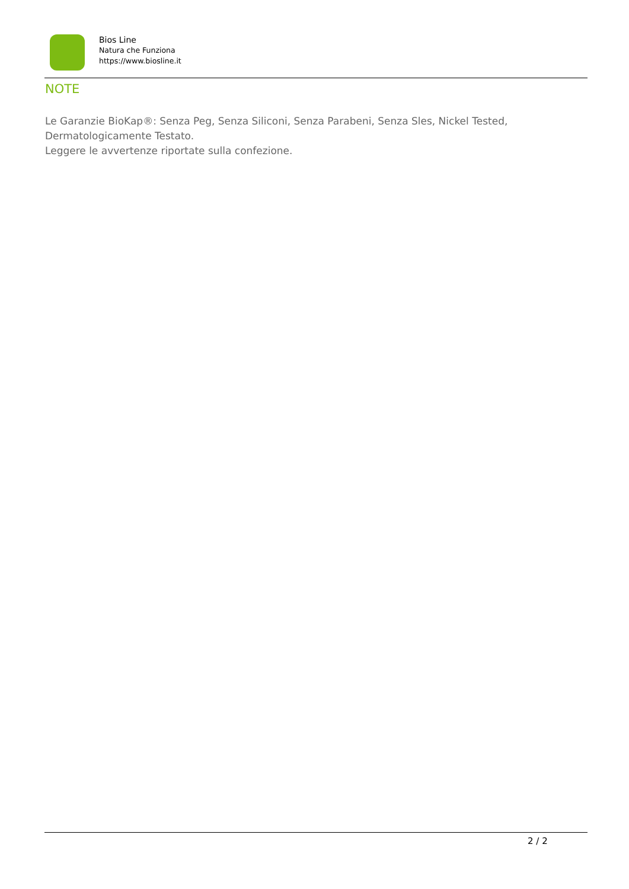Bios Line
Natura che Funziona
https://www.biosline.it
NOTE
Le Garanzie BioKap®: Senza Peg, Senza Siliconi, Senza Parabeni, Senza Sles, Nickel Tested, Dermatologicamente Testato.
Leggere le avvertenze riportate sulla confezione.
2 / 2